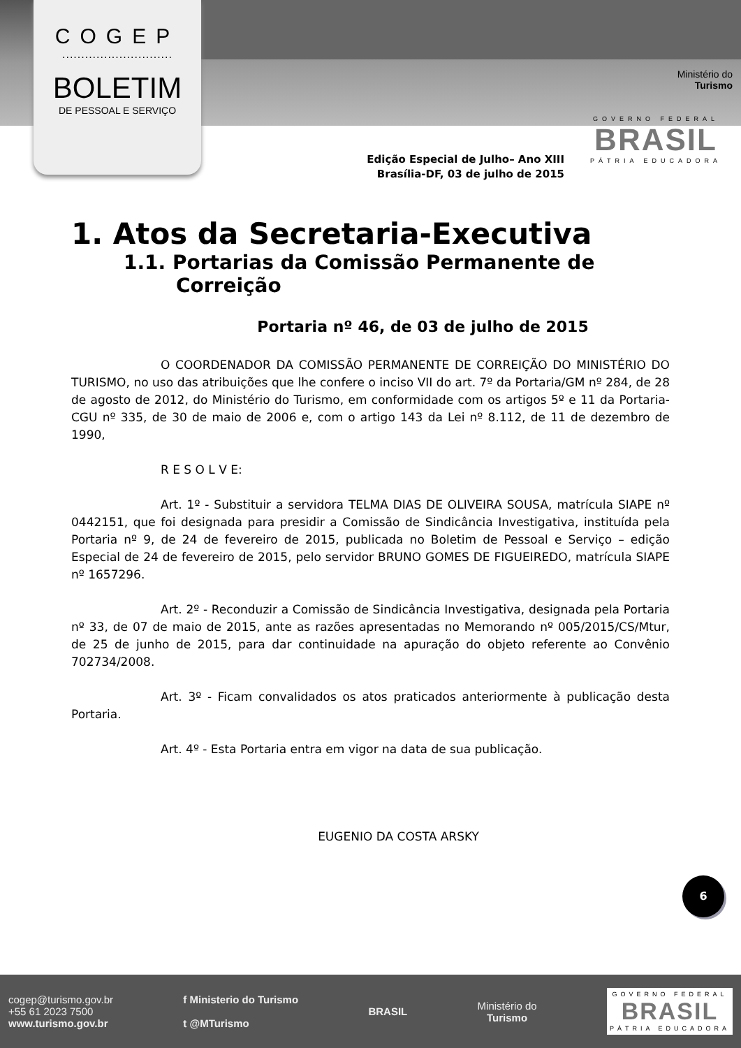COGEP
.............................
BOLETIM
DE PESSOAL E SERVIÇO
Ministério do
Turismo
GOVERNO FEDERAL
BRASIL
PÁTRIA EDUCADORA
Edição Especial de Julho– Ano XIII
Brasília-DF, 03 de julho de 2015
1. Atos da Secretaria-Executiva
1.1. Portarias da Comissão Permanente de Correição
Portaria nº 46, de 03 de julho de 2015
O COORDENADOR DA COMISSÃO PERMANENTE DE CORREIÇÃO DO MINISTÉRIO DO TURISMO, no uso das atribuições que lhe confere o inciso VII do art. 7º da Portaria/GM nº 284, de 28 de agosto de 2012, do Ministério do Turismo, em conformidade com os artigos 5º e 11 da Portaria-CGU nº 335, de 30 de maio de 2006 e, com o artigo 143 da Lei nº 8.112, de 11 de dezembro de 1990,
R E S O L V E:
Art. 1º - Substituir a servidora TELMA DIAS DE OLIVEIRA SOUSA, matrícula SIAPE nº 0442151, que foi designada para presidir a Comissão de Sindicância Investigativa, instituída pela Portaria nº 9, de 24 de fevereiro de 2015, publicada no Boletim de Pessoal e Serviço – edição Especial de 24 de fevereiro de 2015, pelo servidor BRUNO GOMES DE FIGUEIREDO, matrícula SIAPE nº 1657296.
Art. 2º - Reconduzir a Comissão de Sindicância Investigativa, designada pela Portaria nº 33, de 07 de maio de 2015, ante as razões apresentadas no Memorando nº 005/2015/CS/Mtur, de 25 de junho de 2015, para dar continuidade na apuração do objeto referente ao Convênio 702734/2008.
Art. 3º - Ficam convalidados os atos praticados anteriormente à publicação desta Portaria.
Art. 4º - Esta Portaria entra em vigor na data de sua publicação.
EUGENIO DA COSTA ARSKY
6
cogep@turismo.gov.br
+55 61 2023 7500
www.turismo.gov.br
f Ministerio do Turismo
t @MTurismo
BRASIL
Ministério do
Turismo
GOVERNO FEDERAL
BRASIL
PÁTRIA EDUCADORA